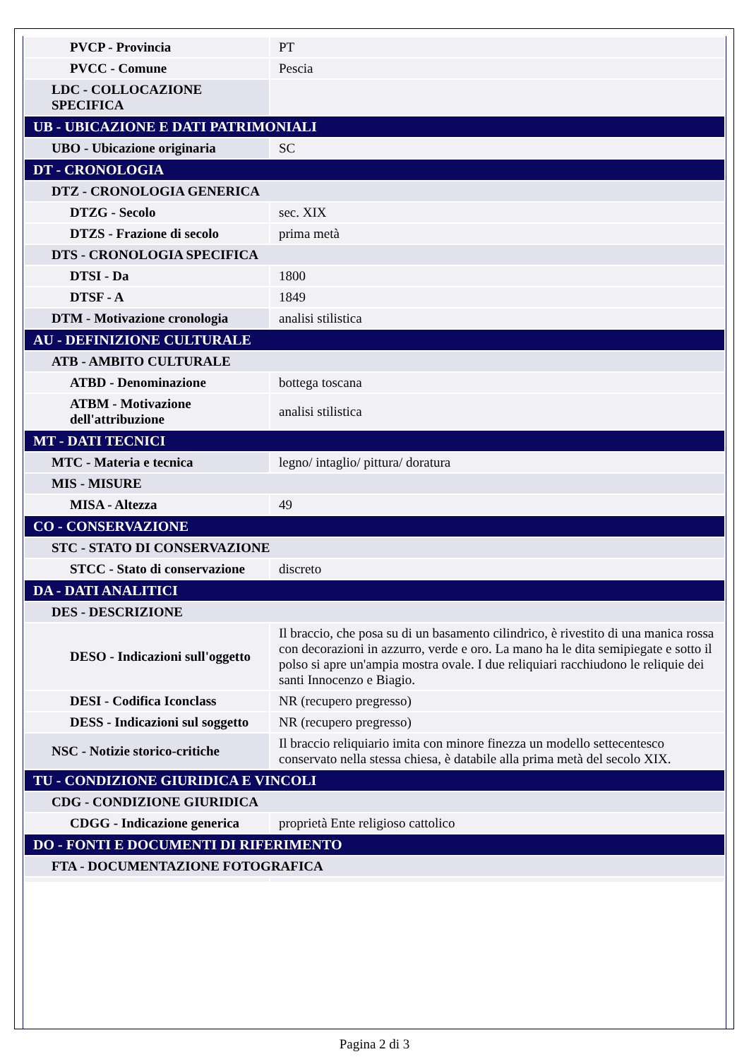| PVCP - Provincia | PT |
| PVCC - Comune | Pescia |
| LDC - COLLOCAZIONE SPECIFICA | |
| UB - UBICAZIONE E DATI PATRIMONIALI | |
| UBO - Ubicazione originaria | SC |
| DT - CRONOLOGIA | |
| DTZ - CRONOLOGIA GENERICA | |
| DTZG - Secolo | sec. XIX |
| DTZS - Frazione di secolo | prima metà |
| DTS - CRONOLOGIA SPECIFICA | |
| DTSI - Da | 1800 |
| DTSF - A | 1849 |
| DTM - Motivazione cronologia | analisi stilistica |
| AU - DEFINIZIONE CULTURALE | |
| ATB - AMBITO CULTURALE | |
| ATBD - Denominazione | bottega toscana |
| ATBM - Motivazione dell'attribuzione | analisi stilistica |
| MT - DATI TECNICI | |
| MTC - Materia e tecnica | legno/ intaglio/ pittura/ doratura |
| MIS - MISURE | |
| MISA - Altezza | 49 |
| CO - CONSERVAZIONE | |
| STC - STATO DI CONSERVAZIONE | |
| STCC - Stato di conservazione | discreto |
| DA - DATI ANALITICI | |
| DES - DESCRIZIONE | |
| DESO - Indicazioni sull'oggetto | Il braccio, che posa su di un basamento cilindrico, è rivestito di una manica rossa con decorazioni in azzurro, verde e oro. La mano ha le dita semipiegate e sotto il polso si apre un'ampia mostra ovale. I due reliquiari racchiudono le reliquie dei santi Innocenzo e Biagio. |
| DESI - Codifica Iconclass | NR (recupero pregresso) |
| DESS - Indicazioni sul soggetto | NR (recupero pregresso) |
| NSC - Notizie storico-critiche | Il braccio reliquiario imita con minore finezza un modello settecentesco conservato nella stessa chiesa, è databile alla prima metà del secolo XIX. |
| TU - CONDIZIONE GIURIDICA E VINCOLI | |
| CDG - CONDIZIONE GIURIDICA | |
| CDGG - Indicazione generica | proprietà Ente religioso cattolico |
| DO - FONTI E DOCUMENTI DI RIFERIMENTO | |
| FTA - DOCUMENTAZIONE FOTOGRAFICA | |
Pagina 2 di 3